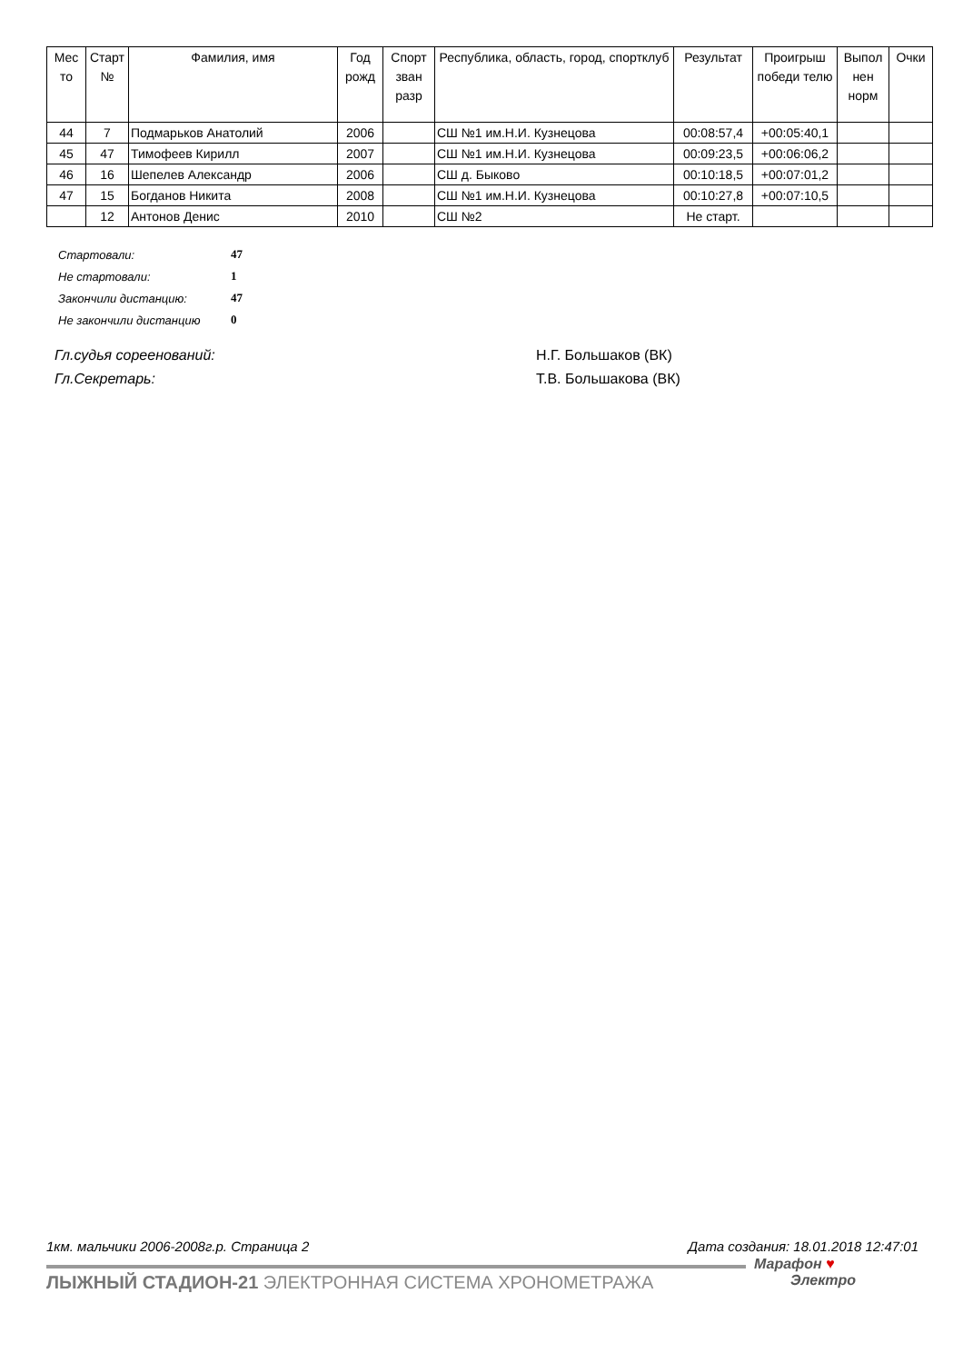| Мес то | Старт № | Фамилия, имя | Год рожд | Спорт зван разр | Республика, область, город, спортклуб | Результат | Проигрыш победи телю | Выпол нен норм | Очки |
| --- | --- | --- | --- | --- | --- | --- | --- | --- | --- |
| 44 | 7 | Подмарьков Анатолий | 2006 | | СШ №1 им.Н.И. Кузнецова | 00:08:57,4 | +00:05:40,1 | | |
| 45 | 47 | Тимофеев Кирилл | 2007 | | СШ №1 им.Н.И. Кузнецова | 00:09:23,5 | +00:06:06,2 | | |
| 46 | 16 | Шепелев Александр | 2006 | | СШ д. Быково | 00:10:18,5 | +00:07:01,2 | | |
| 47 | 15 | Богданов Никита | 2008 | | СШ №1 им.Н.И. Кузнецова | 00:10:27,8 | +00:07:10,5 | | |
| | 12 | Антонов Денис | 2010 | | СШ №2 | Не старт. | | | |
| Стартовали: | 47 |
| Не стартовали: | 1 |
| Закончили дистанцию: | 47 |
| Не закончили дистанцию | 0 |
Гл.судья сореенований: Н.Г. Большаков (ВК)
Гл.Секретарь: Т.В. Большакова (ВК)
1км. мальчики 2006-2008г.р. Страница 2 Дата создания: 18.01.2018 12:47:01
ЛЫЖНЫЙ СТАДИОН-21 ЭЛЕКТРОННАЯ СИСТЕМА ХРОНОМЕТРАЖА
Марафон ♥
Электро